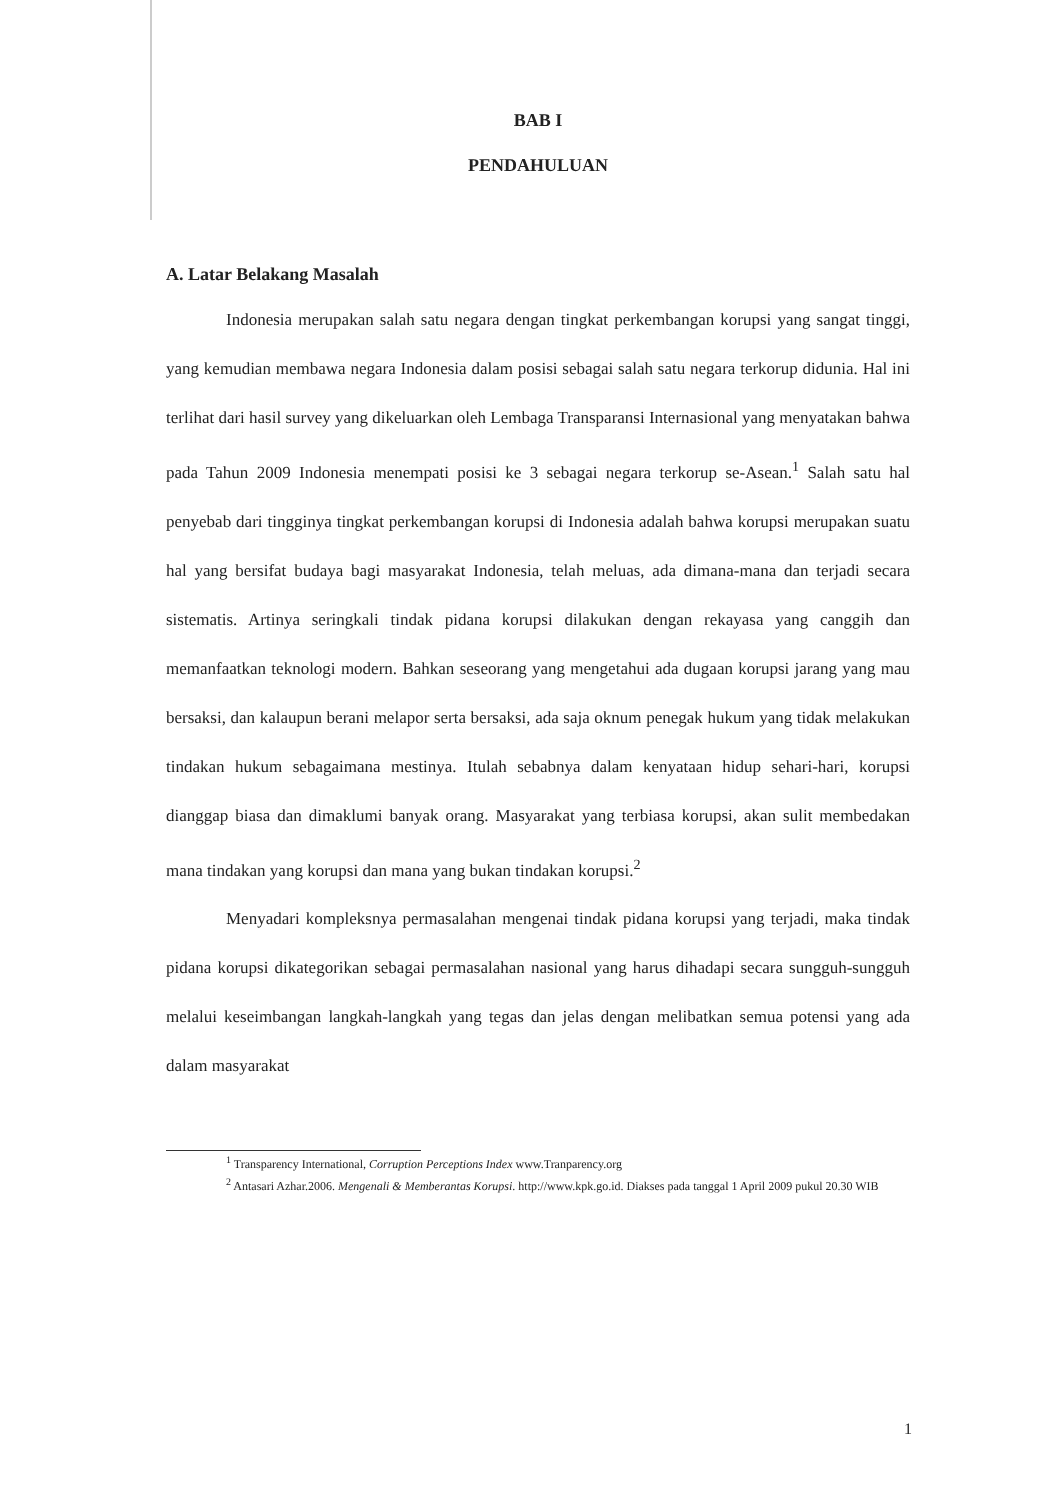BAB I
PENDAHULUAN
A. Latar Belakang Masalah
Indonesia merupakan salah satu negara dengan tingkat perkembangan korupsi yang sangat tinggi, yang kemudian membawa negara Indonesia dalam posisi sebagai salah satu negara terkorup didunia. Hal ini terlihat dari hasil survey yang dikeluarkan oleh Lembaga Transparansi Internasional yang menyatakan bahwa pada Tahun 2009 Indonesia menempati posisi ke 3 sebagai negara terkorup se-Asean.<sup>1</sup> Salah satu hal penyebab dari tingginya tingkat perkembangan korupsi di Indonesia adalah bahwa korupsi merupakan suatu hal yang bersifat budaya bagi masyarakat Indonesia, telah meluas, ada dimana-mana dan terjadi secara sistematis. Artinya seringkali tindak pidana korupsi dilakukan dengan rekayasa yang canggih dan memanfaatkan teknologi modern. Bahkan seseorang yang mengetahui ada dugaan korupsi jarang yang mau bersaksi, dan kalaupun berani melapor serta bersaksi, ada saja oknum penegak hukum yang tidak melakukan tindakan hukum sebagaimana mestinya. Itulah sebabnya dalam kenyataan hidup sehari-hari, korupsi dianggap biasa dan dimaklumi banyak orang. Masyarakat yang terbiasa korupsi, akan sulit membedakan mana tindakan yang korupsi dan mana yang bukan tindakan korupsi.<sup>2</sup>
Menyadari kompleksnya permasalahan mengenai tindak pidana korupsi yang terjadi, maka tindak pidana korupsi dikategorikan sebagai permasalahan nasional yang harus dihadapi secara sungguh-sungguh melalui keseimbangan langkah-langkah yang tegas dan jelas dengan melibatkan semua potensi yang ada dalam masyarakat
<sup>1</sup> Transparency International, Corruption Perceptions Index www.Tranparency.org
<sup>2</sup> Antasari Azhar.2006. Mengenali & Memberantas Korupsi. http://www.kpk.go.id. Diakses pada tanggal 1 April 2009 pukul 20.30 WIB
1